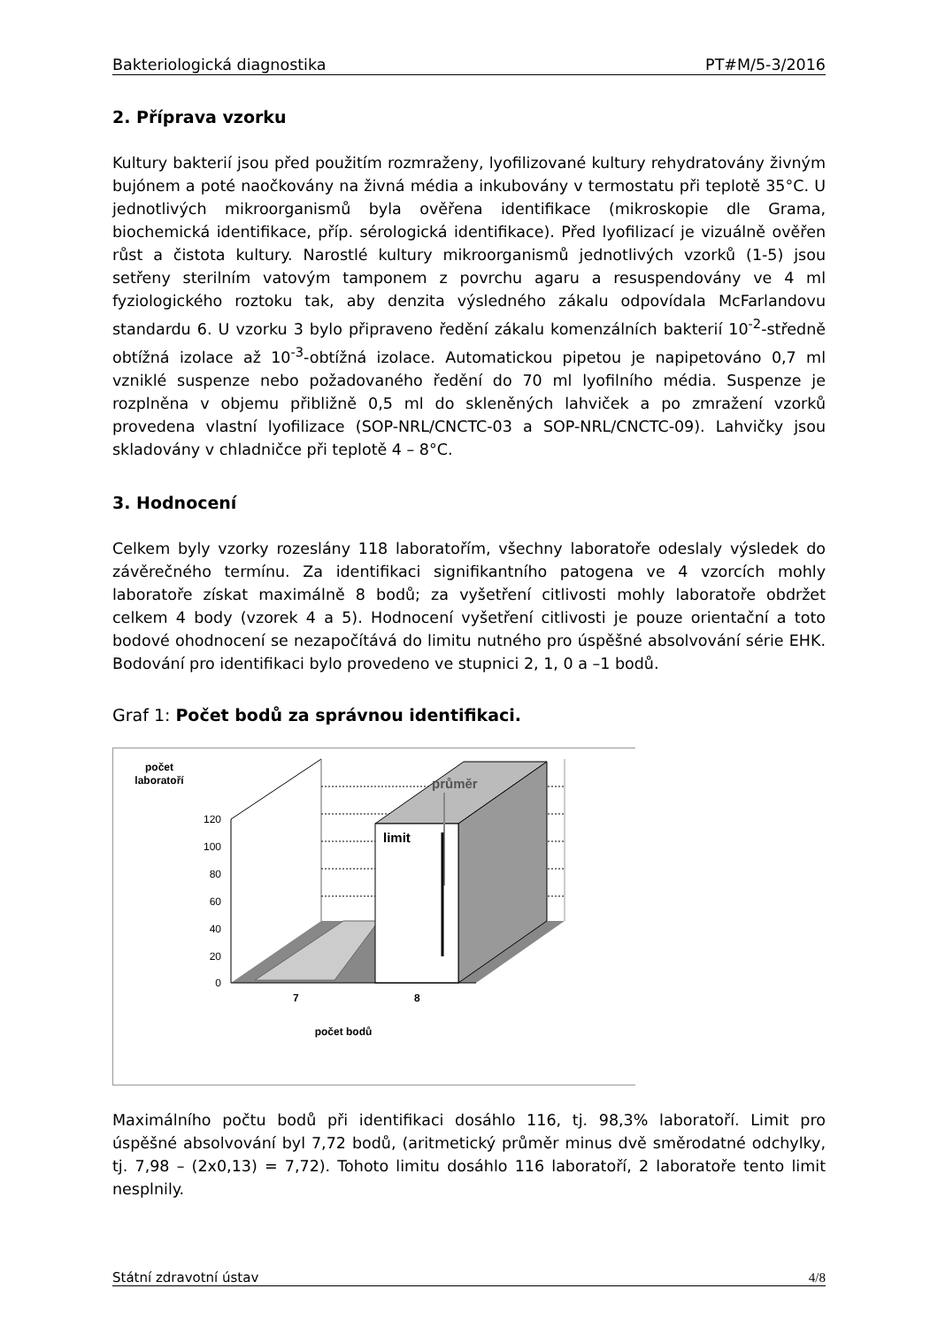Bakteriologická diagnostika PT#M/5-3/2016
2. Příprava vzorku
Kultury bakterií jsou před použitím rozmraženy, lyofilizované kultury rehydratovány živným bujónem a poté naočkovány na živná média a inkubovány v termostatu při teplotě 35°C. U jednotlivých mikroorganismů byla ověřena identifikace (mikroskopie dle Grama, biochemická identifikace, příp. sérologická identifikace). Před lyofilizací je vizuálně ověřen růst a čistota kultury. Narostlé kultury mikroorganismů jednotlivých vzorků (1-5) jsou setřeny sterilním vatovým tamponem z povrchu agaru a resuspendovány ve 4 ml fyziologického roztoku tak, aby denzita výsledného zákalu odpovídala McFarlandovu standardu 6. U vzorku 3 bylo připraveno ředění zákalu komenzálních bakterií 10<sup>-2</sup>-středně obtížná izolace až 10<sup>-3</sup>-obtížná izolace. Automatickou pipetou je napipetováno 0,7 ml vzniklé suspenze nebo požadovaného ředění do 70 ml lyofilního média. Suspenze je rozplněna v objemu přibližně 0,5 ml do skleněných lahviček a po zmražení vzorků provedena vlastní lyofilizace (SOP-NRL/CNCTC-03 a SOP-NRL/CNCTC-09). Lahvičky jsou skladovány v chladničce při teplotě 4 – 8°C.
3. Hodnocení
Celkem byly vzorky rozeslány 118 laboratořím, všechny laboratoře odeslaly výsledek do závěrečného termínu. Za identifikaci signifikantního patogena ve 4 vzorcích mohly laboratoře získat maximálně 8 bodů; za vyšetření citlivosti mohly laboratoře obdržet celkem 4 body (vzorek 4 a 5). Hodnocení vyšetření citlivosti je pouze orientační a toto bodové ohodnocení se nezapočítává do limitu nutného pro úspěšné absolvování série EHK. Bodování pro identifikaci bylo provedeno ve stupnici 2, 1, 0 a –1 bodů.
Graf 1: Počet bodů za správnou identifikaci.
počet
laboratoří
limit
průměr
120
100
80
60
40
20
0
7
8
počet bodů
Maximálního počtu bodů při identifikaci dosáhlo 116, tj. 98,3% laboratoří. Limit pro úspěšné absolvování byl 7,72 bodů, (aritmetický průměr minus dvě směrodatné odchylky, tj. 7,98 – (2x0,13) = 7,72). Tohoto limitu dosáhlo 116 laboratoří, 2 laboratoře tento limit nesplnily.
Státní zdravotní ústav 4/8